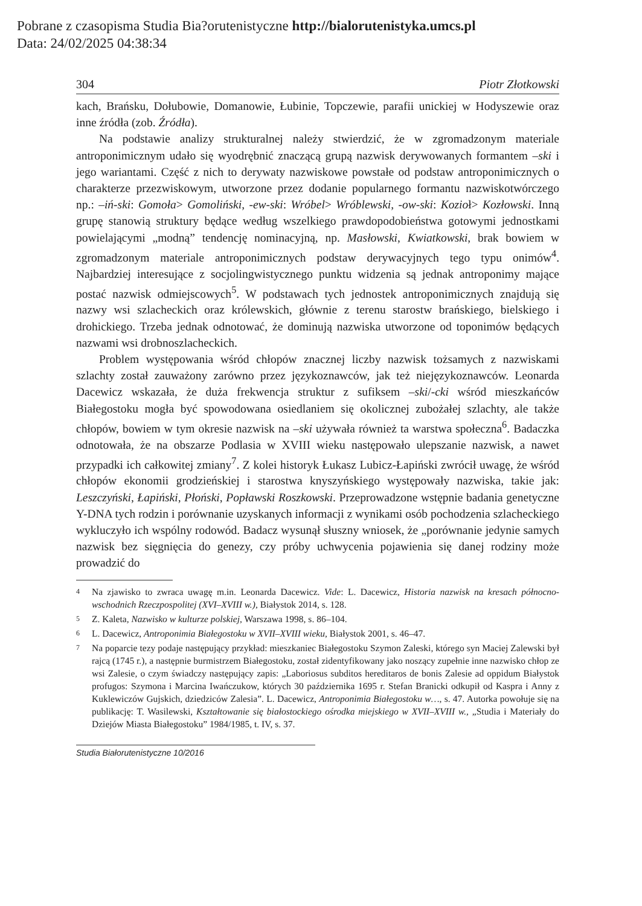Pobrane z czasopisma Studia Bia?orutenistyczne http://bialorutenistyka.umcs.pl
Data: 24/02/2025 04:38:34
304 Piotr Złotkowski
kach, Brańsku, Dołubowie, Domanowie, Łubinie, Topczewie, parafii unickiej w Hodyszewie oraz inne źródła (zob. Źródła).
Na podstawie analizy strukturalnej należy stwierdzić, że w zgromadzonym materiale antroponimicznym udało się wyodrębnić znaczącą grupą nazwisk derywowanych formantem –ski i jego wariantami. Część z nich to derywaty nazwiskowe powstałe od podstaw antroponimicznych o charakterze przezwiskowym, utworzone przez dodanie popularnego formantu nazwiskotwórczego np.: –iń-ski: Gomoła> Gomoliński, -ew-ski: Wróbel> Wróblewski, -ow-ski: Kozioł> Kozłowski. Inną grupę stanowią struktury będące według wszelkiego prawdopodobieństwa gotowymi jednostkami powielającymi „modną” tendencję nominacyjną, np. Masłowski, Kwiatkowski, brak bowiem w zgromadzonym materiale antroponimicznych podstaw derywacyjnych tego typu onimów<sup>4</sup>. Najbardziej interesujące z socjolingwistycznego punktu widzenia są jednak antroponimy mające postać nazwisk odmiejscowych<sup>5</sup>. W podstawach tych jednostek antroponimicznych znajdują się nazwy wsi szlacheckich oraz królewskich, głównie z terenu starostw brańskiego, bielskiego i drohickiego. Trzeba jednak odnotować, że dominują nazwiska utworzone od toponimów będących nazwami wsi drobnoszlacheckich.
Problem występowania wśród chłopów znacznej liczby nazwisk tożsamych z nazwiskami szlachty został zauważony zarówno przez językoznawców, jak też niejęzykoznawców. Leonarda Dacewicz wskazała, że duża frekwencja struktur z sufiksem –ski/-cki wśród mieszkańców Białegostoku mogła być spowodowana osiedlaniem się okolicznej zubożałej szlachty, ale także chłopów, bowiem w tym okresie nazwisk na –ski używała również ta warstwa społeczna<sup>6</sup>. Badaczka odnotowała, że na obszarze Podlasia w XVIII wieku następowało ulepszanie nazwisk, a nawet przypadki ich całkowitej zmiany<sup>7</sup>. Z kolei historyk Łukasz Lubicz-Łapiński zwrócił uwagę, że wśród chłopów ekonomii grodzieńskiej i starostwa knyszyńskiego występowały nazwiska, takie jak: Leszczyński, Łapiński, Płoński, Popławski Roszkowski. Przeprowadzone wstępnie badania genetyczne Y-DNA tych rodzin i porównanie uzyskanych informacji z wynikami osób pochodzenia szlacheckiego wykluczyło ich wspólny rodowód. Badacz wysunął słuszny wniosek, że „porównanie jedynie samych nazwisk bez sięgnięcia do genezy, czy próby uchwycenia pojawienia się danej rodziny może prowadzić do
4
Na zjawisko to zwraca uwagę m.in. Leonarda Dacewicz. Vide: L. Dacewicz, Historia nazwisk na kresach północno-wschodnich Rzeczpospolitej (XVI–XVIII w.), Białystok 2014, s. 128.
5
Z. Kaleta, Nazwisko w kulturze polskiej, Warszawa 1998, s. 86–104.
6
L. Dacewicz, Antroponimia Białegostoku w XVII–XVIII wieku, Białystok 2001, s. 46–47.
7
Na poparcie tezy podaje następujący przykład: mieszkaniec Białegostoku Szymon Zaleski, którego syn Maciej Zalewski był rajcą (1745 r.), a następnie burmistrzem Białegostoku, został zidentyfikowany jako noszący zupełnie inne nazwisko chłop ze wsi Zalesie, o czym świadczy następujący zapis: „Laboriosus subditos hereditaros de bonis Zalesie ad oppidum Białystok profugos: Szymona i Marcina Iwańczukow, których 30 października 1695 r. Stefan Branicki odkupił od Kaspra i Anny z Kuklewiczów Gujskich, dziedziców Zalesia”. L. Dacewicz, Antroponimia Białegostoku w…, s. 47. Autorka powołuje się na publikację: T. Wasilewski, Kształtowanie się białostockiego ośrodka miejskiego w XVII–XVIII w., „Studia i Materiały do Dziejów Miasta Białegostoku” 1984/1985, t. IV, s. 37.
Studia Białorutenistyczne 10/2016